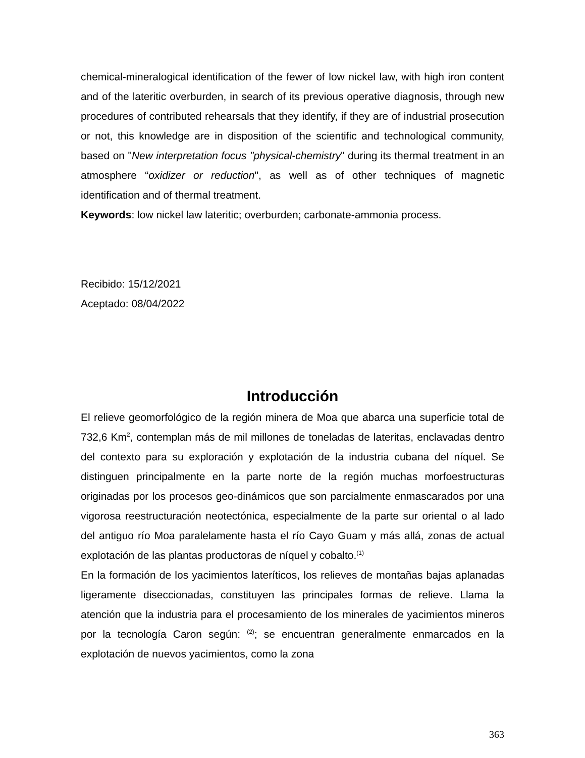chemical-mineralogical identification of the fewer of low nickel law, with high iron content and of the lateritic overburden, in search of its previous operative diagnosis, through new procedures of contributed rehearsals that they identify, if they are of industrial prosecution or not, this knowledge are in disposition of the scientific and technological community, based on "New interpretation focus "physical-chemistry" during its thermal treatment in an atmosphere “oxidizer or reduction", as well as of other techniques of magnetic identification and of thermal treatment.
Keywords: low nickel law lateritic; overburden; carbonate-ammonia process.
Recibido: 15/12/2021
Aceptado: 08/04/2022
Introducción
El relieve geomorfológico de la región minera de Moa que abarca una superficie total de 732,6 Km<sup>2</sup>, contemplan más de mil millones de toneladas de lateritas, enclavadas dentro del contexto para su exploración y explotación de la industria cubana del níquel. Se distinguen principalmente en la parte norte de la región muchas morfoestructuras originadas por los procesos geo-dinámicos que son parcialmente enmascarados por una vigorosa reestructuración neotectónica, especialmente de la parte sur oriental o al lado del antiguo río Moa paralelamente hasta el río Cayo Guam y más allá, zonas de actual explotación de las plantas productoras de níquel y cobalto.<sup>(1)</sup>
En la formación de los yacimientos lateríticos, los relieves de montañas bajas aplanadas ligeramente diseccionadas, constituyen las principales formas de relieve. Llama la atención que la industria para el procesamiento de los minerales de yacimientos mineros por la tecnología Caron según: <sup>(2)</sup>; se encuentran generalmente enmarcados en la explotación de nuevos yacimientos, como la zona
363